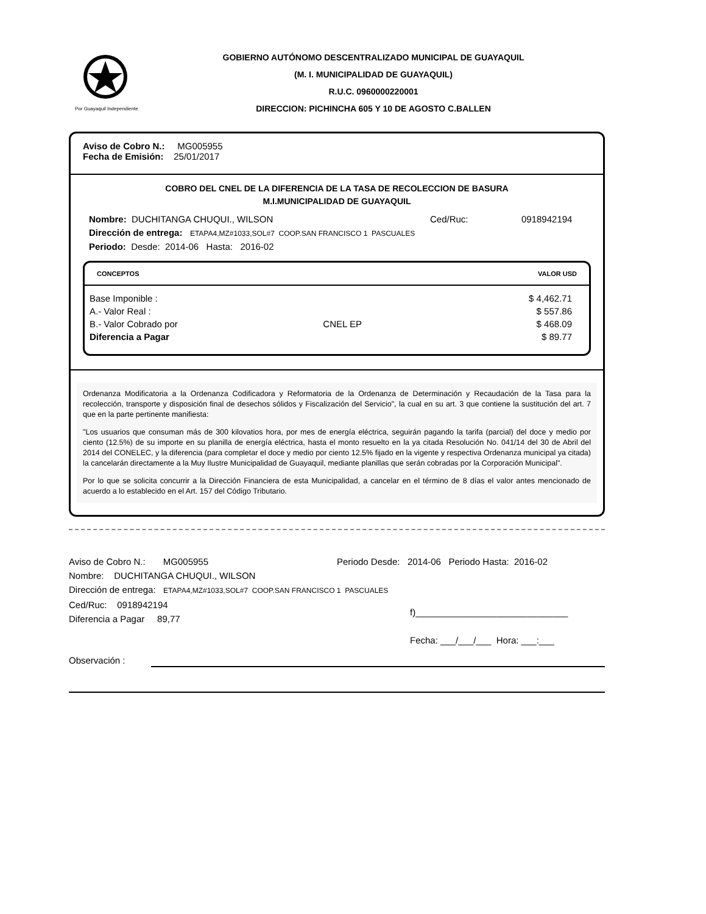Por Guayaquil Independiente
GOBIERNO AUTÓNOMO DESCENTRALIZADO MUNICIPAL DE GUAYAQUIL
(M. I. MUNICIPALIDAD DE GUAYAQUIL)
R.U.C. 0960000220001
DIRECCION: PICHINCHA 605 Y 10 DE AGOSTO C.BALLEN
Aviso de Cobro N.: MG005955
Fecha de Emisión: 25/01/2017
COBRO DEL CNEL DE LA DIFERENCIA DE LA TASA DE RECOLECCION DE BASURA
M.I.MUNICIPALIDAD DE GUAYAQUIL
Nombre: DUCHITANGA CHUQUI., WILSON Ced/Ruc: 0918942194
Dirección de entrega: ETAPA4,MZ#1033,SOL#7 COOP.SAN FRANCISCO 1 PASCUALES
Periodo: Desde: 2014-06 Hasta: 2016-02
| CONCEPTOS | | VALOR USD |
| --- | --- | --- |
| Base Imponible : | | $ 4,462.71 |
| A.- Valor Real : | | $ 557.86 |
| B.- Valor Cobrado por | CNEL EP | $ 468.09 |
| Diferencia a Pagar | | $ 89.77 |
Ordenanza Modificatoria a la Ordenanza Codificadora y Reformatoria de la Ordenanza de Determinación y Recaudación de la Tasa para la recolección, transporte y disposición final de desechos sólidos y Fiscalización del Servicio", la cual en su art. 3 que contiene la sustitución del art. 7 que en la parte pertinente manifiesta:
"Los usuarios que consuman más de 300 kilovatios hora, por mes de energía eléctrica, seguirán pagando la tarifa (parcial) del doce y medio por ciento (12.5%) de su importe en su planilla de energía eléctrica, hasta el monto resuelto en la ya citada Resolución No. 041/14 del 30 de Abril del 2014 del CONELEC, y la diferencia (para completar el doce y medio por ciento 12.5% fijado en la vigente y respectiva Ordenanza municipal ya citada) la cancelarán directamente a la Muy Ilustre Municipalidad de Guayaquil, mediante planillas que serán cobradas por la Corporación Municipal".
Por lo que se solicita concurrir a la Dirección Financiera de esta Municipalidad, a cancelar en el término de 8 días el valor antes mencionado de acuerdo a lo establecido en el Art. 157 del Código Tributario.
Aviso de Cobro N.: MG005955 Periodo Desde: 2014-06 Periodo Hasta: 2016-02
Nombre: DUCHITANGA CHUQUI., WILSON
Dirección de entrega: ETAPA4,MZ#1033,SOL#7 COOP.SAN FRANCISCO 1 PASCUALES
Ced/Ruc: 0918942194
Diferencia a Pagar 89,77
f)______________________________
Fecha: ___/___/___ Hora: ___:___
Observación :